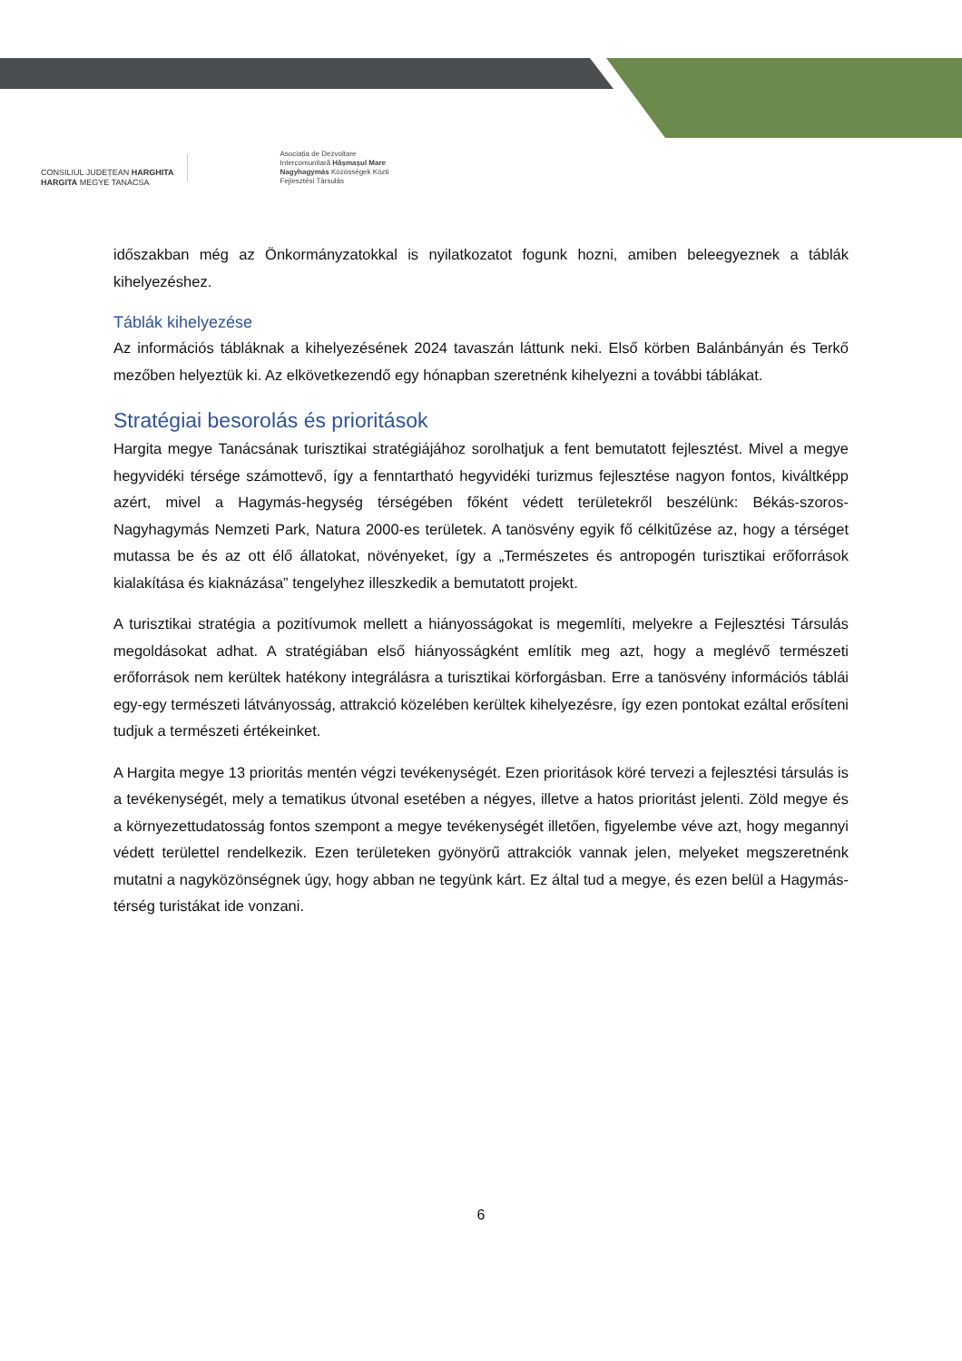CONSILIUL JUDEȚEAN HARGHITA
HARGITA MEGYE TANÁCSA
Asociația de Dezvoltare
Intercomunitară Hășmașul Mare
Nagyhagymás Közösségek Közti
Fejlesztési Társulás
időszakban még az Önkormányzatokkal is nyilatkozatot fogunk hozni, amiben beleegyeznek a táblák kihelyezéshez.
Táblák kihelyezése
Az információs tábláknak a kihelyezésének 2024 tavaszán láttunk neki. Első körben Balánbányán és Terkő mezőben helyeztük ki. Az elkövetkezendő egy hónapban szeretnénk kihelyezni a további táblákat.
Stratégiai besorolás és prioritások
Hargita megye Tanácsának turisztikai stratégiájához sorolhatjuk a fent bemutatott fejlesztést. Mivel a megye hegyvidéki térsége számottevő, így a fenntartható hegyvidéki turizmus fejlesztése nagyon fontos, kiváltképp azért, mivel a Hagymás-hegység térségében főként védett területekről beszélünk: Békás-szoros-Nagyhagymás Nemzeti Park, Natura 2000-es területek. A tanösvény egyik fő célkitűzése az, hogy a térséget mutassa be és az ott élő állatokat, növényeket, így a „Természetes és antropogén turisztikai erőforrások kialakítása és kiaknázása” tengelyhez illeszkedik a bemutatott projekt.
A turisztikai stratégia a pozitívumok mellett a hiányosságokat is megemlíti, melyekre a Fejlesztési Társulás megoldásokat adhat. A stratégiában első hiányosságként említik meg azt, hogy a meglévő természeti erőforrások nem kerültek hatékony integrálásra a turisztikai körforgásban. Erre a tanösvény információs táblái egy-egy természeti látványosság, attrakció közelében kerültek kihelyezésre, így ezen pontokat ezáltal erősíteni tudjuk a természeti értékeinket.
A Hargita megye 13 prioritás mentén végzi tevékenységét. Ezen prioritások köré tervezi a fejlesztési társulás is a tevékenységét, mely a tematikus útvonal esetében a négyes, illetve a hatos prioritást jelenti. Zöld megye és a környezettudatosság fontos szempont a megye tevékenységét illetően, figyelembe véve azt, hogy megannyi védett területtel rendelkezik. Ezen területeken gyönyörű attrakciók vannak jelen, melyeket megszeretnénk mutatni a nagyközönségnek úgy, hogy abban ne tegyünk kárt. Ez által tud a megye, és ezen belül a Hagymás-térség turistákat ide vonzani.
6